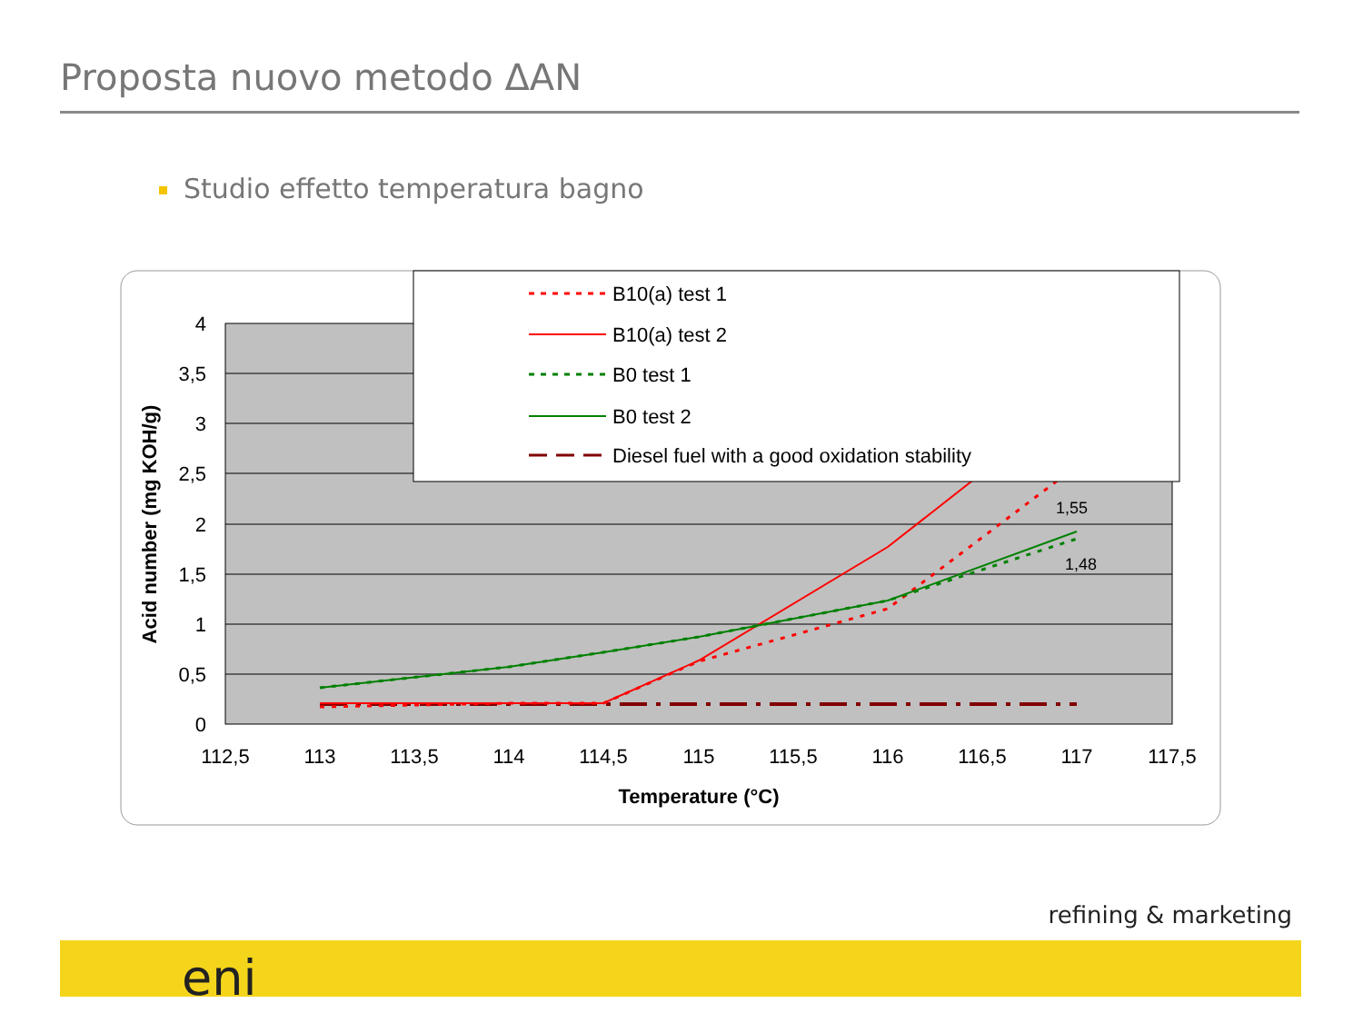Proposta nuovo metodo ΔAN
Studio effetto temperatura bagno
4
3,5
3
2,5
2
1,5
1
0,5
0
112,5
113
113,5
114
114,5
115
115,5
116
116,5
117
117,5
Temperature (°C)
Acid number (mg KOH/g)
1,55
1,48
B10(a) test 1
B10(a) test 2
B0 test 1
B0 test 2
Diesel fuel with a good oxidation stability
refining & marketing
eni